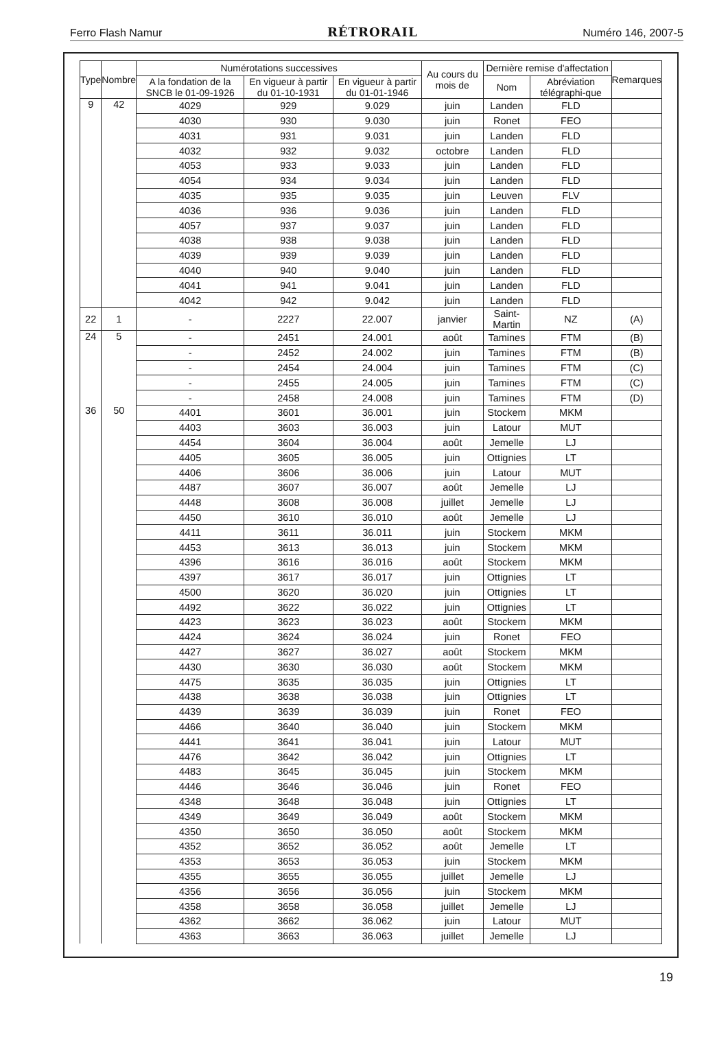Ferro Flash Namur RÉTRORAIL Numéro 146, 2007-5
| Type | Nombre | Numérotations successives | | | Au cours du mois de | Dernière remise d'affectation | | Remarques |
| --- | --- | --- | --- | --- | --- | --- | --- | --- |
| | | A la fondation de la SNCB le 01-09-1926 | En vigueur à partir du 01-10-1931 | En vigueur à partir du 01-01-1946 | | Nom | Abréviation télégraphi-que | |
| 9 | 42 | 4029 | 929 | 9.029 | juin | Landen | FLD | |
| | | 4030 | 930 | 9.030 | juin | Ronet | FEO | |
| | | 4031 | 931 | 9.031 | juin | Landen | FLD | |
| | | 4032 | 932 | 9.032 | octobre | Landen | FLD | |
| | | 4053 | 933 | 9.033 | juin | Landen | FLD | |
| | | 4054 | 934 | 9.034 | juin | Landen | FLD | |
| | | 4035 | 935 | 9.035 | juin | Leuven | FLV | |
| | | 4036 | 936 | 9.036 | juin | Landen | FLD | |
| | | 4057 | 937 | 9.037 | juin | Landen | FLD | |
| | | 4038 | 938 | 9.038 | juin | Landen | FLD | |
| | | 4039 | 939 | 9.039 | juin | Landen | FLD | |
| | | 4040 | 940 | 9.040 | juin | Landen | FLD | |
| | | 4041 | 941 | 9.041 | juin | Landen | FLD | |
| | | 4042 | 942 | 9.042 | juin | Landen | FLD | |
| 22 | 1 | - | 2227 | 22.007 | janvier | Saint-Martin | NZ | (A) |
| 24 | 5 | - | 2451 | 24.001 | août | Tamines | FTM | (B) |
| | | - | 2452 | 24.002 | juin | Tamines | FTM | (B) |
| | | - | 2454 | 24.004 | juin | Tamines | FTM | (C) |
| | | - | 2455 | 24.005 | juin | Tamines | FTM | (C) |
| | | - | 2458 | 24.008 | juin | Tamines | FTM | (D) |
| 36 | 50 | 4401 | 3601 | 36.001 | juin | Stockem | MKM | |
| | | 4403 | 3603 | 36.003 | juin | Latour | MUT | |
| | | 4454 | 3604 | 36.004 | août | Jemelle | LJ | |
| | | 4405 | 3605 | 36.005 | juin | Ottignies | LT | |
| | | 4406 | 3606 | 36.006 | juin | Latour | MUT | |
| | | 4487 | 3607 | 36.007 | août | Jemelle | LJ | |
| | | 4448 | 3608 | 36.008 | juillet | Jemelle | LJ | |
| | | 4450 | 3610 | 36.010 | août | Jemelle | LJ | |
| | | 4411 | 3611 | 36.011 | juin | Stockem | MKM | |
| | | 4453 | 3613 | 36.013 | juin | Stockem | MKM | |
| | | 4396 | 3616 | 36.016 | août | Stockem | MKM | |
| | | 4397 | 3617 | 36.017 | juin | Ottignies | LT | |
| | | 4500 | 3620 | 36.020 | juin | Ottignies | LT | |
| | | 4492 | 3622 | 36.022 | juin | Ottignies | LT | |
| | | 4423 | 3623 | 36.023 | août | Stockem | MKM | |
| | | 4424 | 3624 | 36.024 | juin | Ronet | FEO | |
| | | 4427 | 3627 | 36.027 | août | Stockem | MKM | |
| | | 4430 | 3630 | 36.030 | août | Stockem | MKM | |
| | | 4475 | 3635 | 36.035 | juin | Ottignies | LT | |
| | | 4438 | 3638 | 36.038 | juin | Ottignies | LT | |
| | | 4439 | 3639 | 36.039 | juin | Ronet | FEO | |
| | | 4466 | 3640 | 36.040 | juin | Stockem | MKM | |
| | | 4441 | 3641 | 36.041 | juin | Latour | MUT | |
| | | 4476 | 3642 | 36.042 | juin | Ottignies | LT | |
| | | 4483 | 3645 | 36.045 | juin | Stockem | MKM | |
| | | 4446 | 3646 | 36.046 | juin | Ronet | FEO | |
| | | 4348 | 3648 | 36.048 | juin | Ottignies | LT | |
| | | 4349 | 3649 | 36.049 | août | Stockem | MKM | |
| | | 4350 | 3650 | 36.050 | août | Stockem | MKM | |
| | | 4352 | 3652 | 36.052 | août | Jemelle | LT | |
| | | 4353 | 3653 | 36.053 | juin | Stockem | MKM | |
| | | 4355 | 3655 | 36.055 | juillet | Jemelle | LJ | |
| | | 4356 | 3656 | 36.056 | juin | Stockem | MKM | |
| | | 4358 | 3658 | 36.058 | juillet | Jemelle | LJ | |
| | | 4362 | 3662 | 36.062 | juin | Latour | MUT | |
| | | 4363 | 3663 | 36.063 | juillet | Jemelle | LJ | |
19